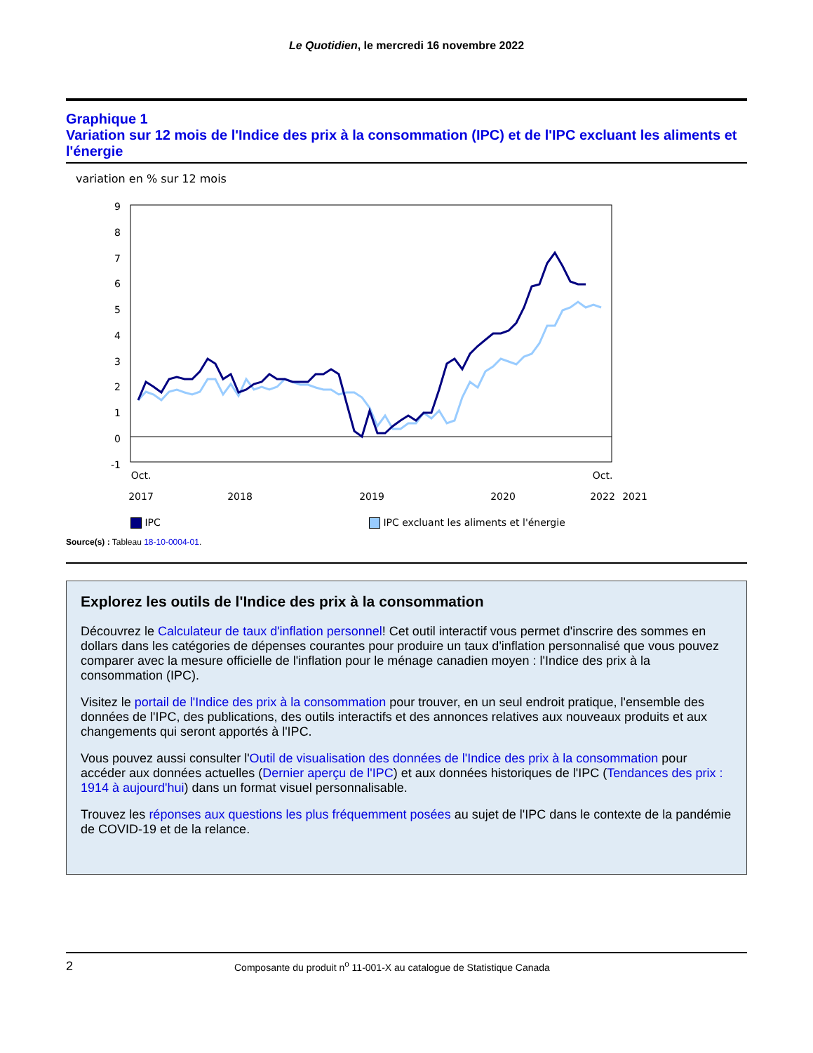Le Quotidien, le mercredi 16 novembre 2022
Graphique 1
Variation sur 12 mois de l'Indice des prix à la consommation (IPC) et de l'IPC excluant les aliments et l'énergie
variation en % sur 12 mois
9
8
7
6
5
4
3
2
1
0
-1
Oct.
2017
2018
2019
2020
2021
Oct.
2022
IPC IPC excluant les aliments et l'énergie
Source(s) : Tableau 18-10-0004-01.
Explorez les outils de l'Indice des prix à la consommation
Découvrez le Calculateur de taux d'inflation personnel! Cet outil interactif vous permet d'inscrire des sommes en dollars dans les catégories de dépenses courantes pour produire un taux d'inflation personnalisé que vous pouvez comparer avec la mesure officielle de l'inflation pour le ménage canadien moyen : l'Indice des prix à la consommation (IPC).
Visitez le portail de l'Indice des prix à la consommation pour trouver, en un seul endroit pratique, l'ensemble des données de l'IPC, des publications, des outils interactifs et des annonces relatives aux nouveaux produits et aux changements qui seront apportés à l'IPC.
Vous pouvez aussi consulter l'Outil de visualisation des données de l'Indice des prix à la consommation pour accéder aux données actuelles (Dernier aperçu de l'IPC) et aux données historiques de l'IPC (Tendances des prix : 1914 à aujourd'hui) dans un format visuel personnalisable.
Trouvez les réponses aux questions les plus fréquemment posées au sujet de l'IPC dans le contexte de la pandémie de COVID-19 et de la relance.
2 Composante du produit n<sup>o</sup> 11-001-X au catalogue de Statistique Canada